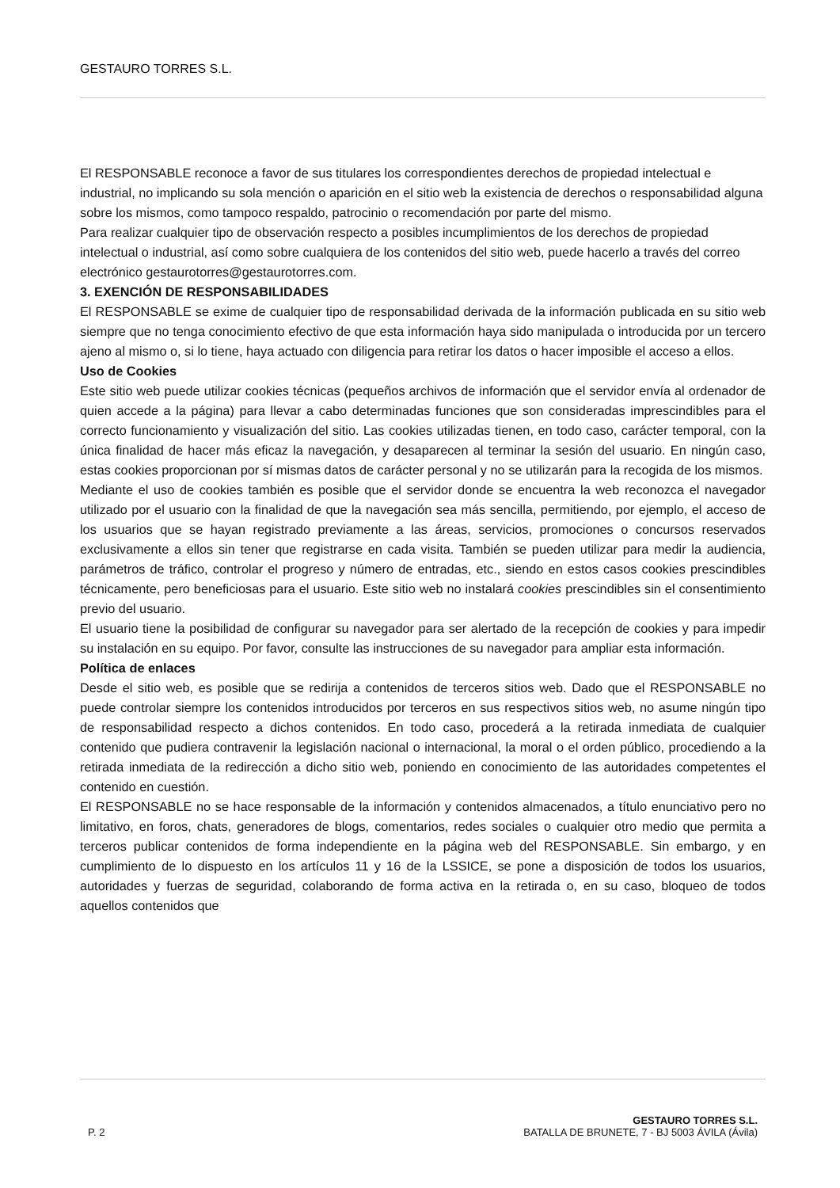GESTAURO TORRES S.L.
El RESPONSABLE reconoce a favor de sus titulares los correspondientes derechos de propiedad intelectual e industrial, no implicando su sola mención o aparición en el sitio web la existencia de derechos o responsabilidad alguna sobre los mismos, como tampoco respaldo, patrocinio o recomendación por parte del mismo.
Para realizar cualquier tipo de observación respecto a posibles incumplimientos de los derechos de propiedad intelectual o industrial, así como sobre cualquiera de los contenidos del sitio web, puede hacerlo a través del correo electrónico gestaurotorres@gestaurotorres.com.
3. EXENCIÓN DE RESPONSABILIDADES
El RESPONSABLE se exime de cualquier tipo de responsabilidad derivada de la información publicada en su sitio web siempre que no tenga conocimiento efectivo de que esta información haya sido manipulada o introducida por un tercero ajeno al mismo o, si lo tiene, haya actuado con diligencia para retirar los datos o hacer imposible el acceso a ellos.
Uso de Cookies
Este sitio web puede utilizar cookies técnicas (pequeños archivos de información que el servidor envía al ordenador de quien accede a la página) para llevar a cabo determinadas funciones que son consideradas imprescindibles para el correcto funcionamiento y visualización del sitio. Las cookies utilizadas tienen, en todo caso, carácter temporal, con la única finalidad de hacer más eficaz la navegación, y desaparecen al terminar la sesión del usuario. En ningún caso, estas cookies proporcionan por sí mismas datos de carácter personal y no se utilizarán para la recogida de los mismos.
Mediante el uso de cookies también es posible que el servidor donde se encuentra la web reconozca el navegador utilizado por el usuario con la finalidad de que la navegación sea más sencilla, permitiendo, por ejemplo, el acceso de los usuarios que se hayan registrado previamente a las áreas, servicios, promociones o concursos reservados exclusivamente a ellos sin tener que registrarse en cada visita. También se pueden utilizar para medir la audiencia, parámetros de tráfico, controlar el progreso y número de entradas, etc., siendo en estos casos cookies prescindibles técnicamente, pero beneficiosas para el usuario. Este sitio web no instalará cookies prescindibles sin el consentimiento previo del usuario.
El usuario tiene la posibilidad de configurar su navegador para ser alertado de la recepción de cookies y para impedir su instalación en su equipo. Por favor, consulte las instrucciones de su navegador para ampliar esta información.
Política de enlaces
Desde el sitio web, es posible que se redirija a contenidos de terceros sitios web. Dado que el RESPONSABLE no puede controlar siempre los contenidos introducidos por terceros en sus respectivos sitios web, no asume ningún tipo de responsabilidad respecto a dichos contenidos. En todo caso, procederá a la retirada inmediata de cualquier contenido que pudiera contravenir la legislación nacional o internacional, la moral o el orden público, procediendo a la retirada inmediata de la redirección a dicho sitio web, poniendo en conocimiento de las autoridades competentes el contenido en cuestión.
El RESPONSABLE no se hace responsable de la información y contenidos almacenados, a título enunciativo pero no limitativo, en foros, chats, generadores de blogs, comentarios, redes sociales o cualquier otro medio que permita a terceros publicar contenidos de forma independiente en la página web del RESPONSABLE. Sin embargo, y en cumplimiento de lo dispuesto en los artículos 11 y 16 de la LSSICE, se pone a disposición de todos los usuarios, autoridades y fuerzas de seguridad, colaborando de forma activa en la retirada o, en su caso, bloqueo de todos aquellos contenidos que
P. 2
GESTAURO TORRES S.L.
BATALLA DE BRUNETE, 7 - BJ 5003 ÁVILA (Ávila)